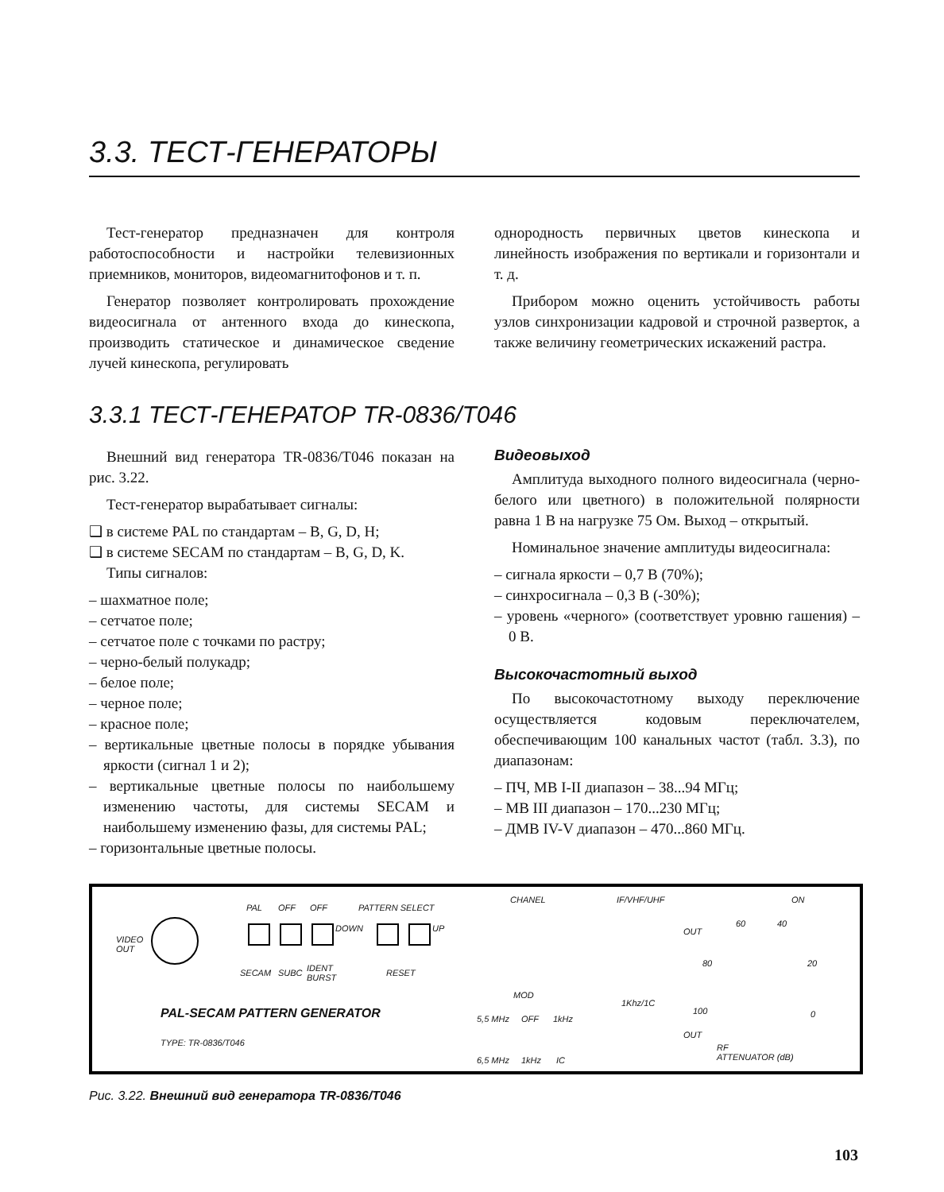3.3. ТЕСТ-ГЕНЕРАТОРЫ
Тест-генератор предназначен для контроля работоспособности и настройки телевизионных приемников, мониторов, видеомагнитофонов и т. п.
Генератор позволяет контролировать прохождение видеосигнала от антенного входа до кинескопа, производить статическое и динамическое сведение лучей кинескопа, регулировать
однородность первичных цветов кинескопа и линейность изображения по вертикали и горизонтали и т. д.
Прибором можно оценить устойчивость работы узлов синхронизации кадровой и строчной разверток, а также величину геометрических искажений растра.
3.3.1 ТЕСТ-ГЕНЕРАТОР TR-0836/T046
Внешний вид генератора TR-0836/T046 показан на рис. 3.22.
Тест-генератор вырабатывает сигналы:
❑ в системе PAL по стандартам – B, G, D, H;
❑ в системе SECAM по стандартам – B, G, D, K.
Типы сигналов:
– шахматное поле;
– сетчатое поле;
– сетчатое поле с точками по растру;
– черно-белый полукадр;
– белое поле;
– черное поле;
– красное поле;
– вертикальные цветные полосы в порядке убывания яркости (сигнал 1 и 2);
– вертикальные цветные полосы по наибольшему изменению частоты, для системы SECAM и наибольшему изменению фазы, для системы PAL;
– горизонтальные цветные полосы.
Видеовыход
Амплитуда выходного полного видеосигнала (черно-белого или цветного) в положительной полярности равна 1 В на нагрузке 75 Ом. Выход – открытый.
Номинальное значение амплитуды видеосигнала:
– сигнала яркости – 0,7 В (70%);
– синхросигнала – 0,3 В (-30%);
– уровень «черного» (соответствует уровню гашения) – 0 В.
Высокочастотный выход
По высокочастотному выходу переключение осуществляется кодовым переключателем, обеспечивающим 100 канальных частот (табл. 3.3), по диапазонам:
– ПЧ, МВ I-II диапазон – 38...94 МГц;
– МВ III диапазон – 170...230 МГц;
– ДМВ IV-V диапазон – 470...860 МГц.
VIDEO
OUT
PAL OFF OFF PATTERN SELECT
DOWN UP
SECAM SUBC IDENT
BURST
RESET
PAL-SECAM PATTERN GENERATOR
TYPE: TR-0836/T046
CHANEL IF/VHF/UHF ON
OUT
60 40
80 20
100 0
MOD
1Khz/1C
5,5 MHz OFF 1kHz
OUT
6,5 MHz 1kHz IC
RF
ATTENUATOR (dB)
Рис. 3.22. Внешний вид генератора TR-0836/T046
103